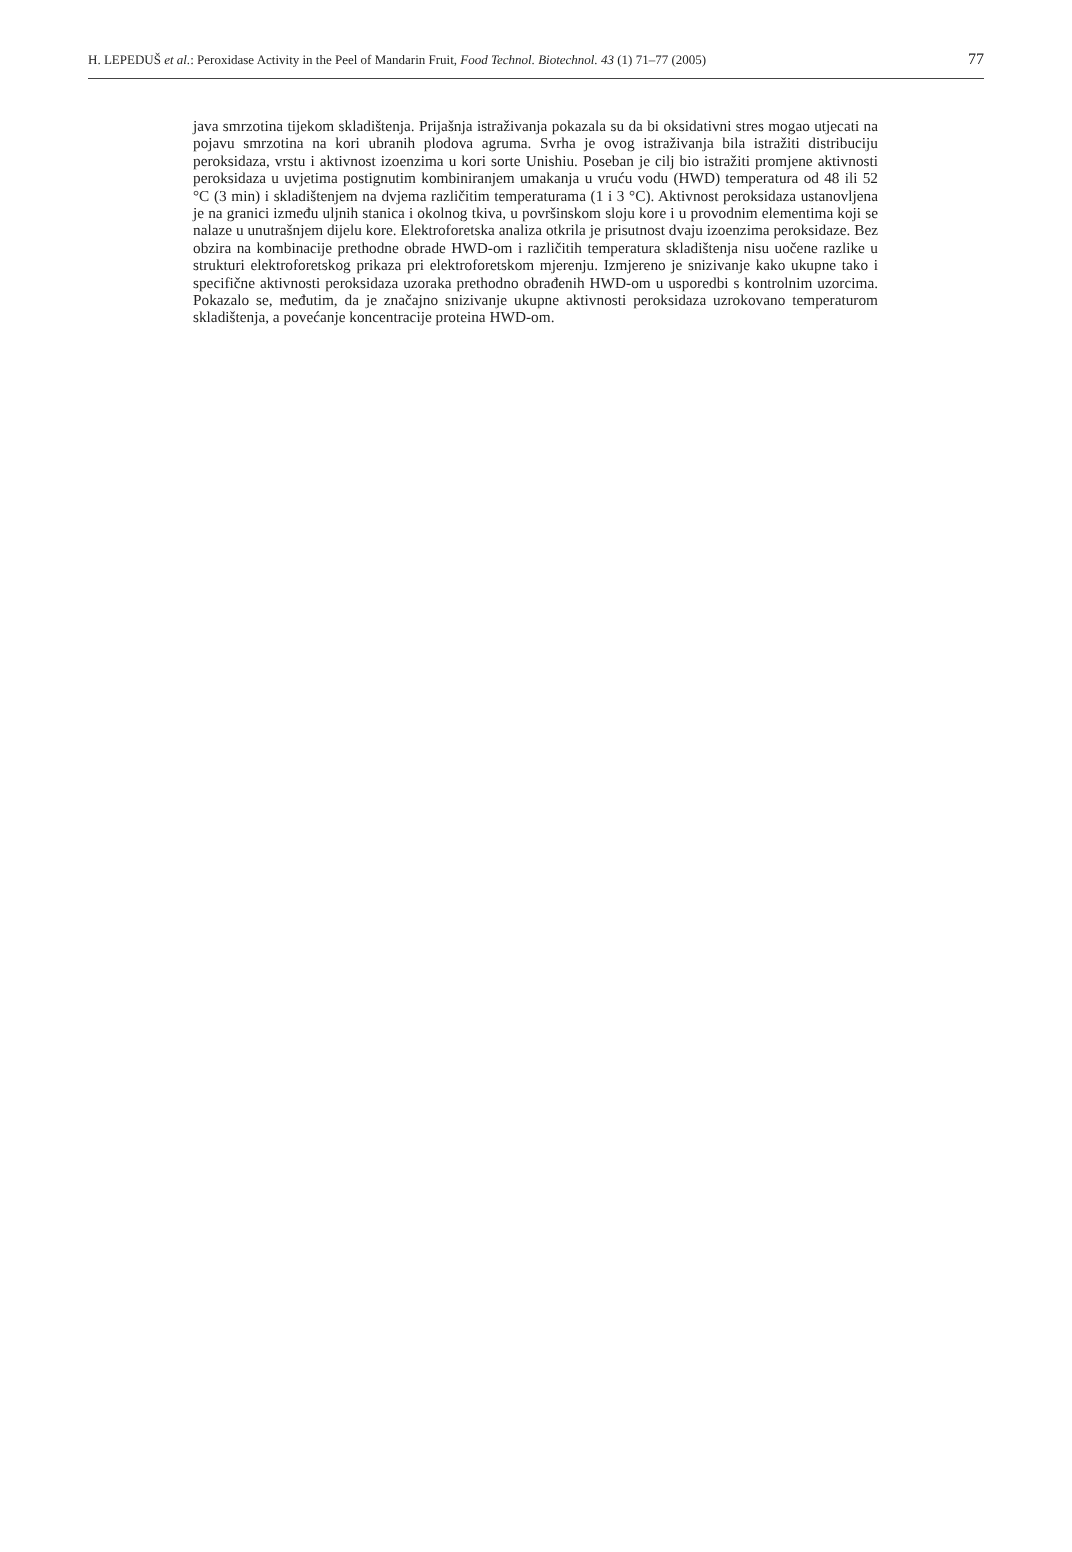H. LEPEDUŠ et al.: Peroxidase Activity in the Peel of Mandarin Fruit, Food Technol. Biotechnol. 43 (1) 71–77 (2005) 77
java smrzotina tijekom skladištenja. Prijašnja istraživanja pokazala su da bi oksidativni stres mogao utjecati na pojavu smrzotina na kori ubranih plodova agruma. Svrha je ovog istraživanja bila istražiti distribuciju peroksidaza, vrstu i aktivnost izoenzima u kori sorte Unishiu. Poseban je cilj bio istražiti promjene aktivnosti peroksidaza u uvjetima postignutim kombiniranjem umakanja u vruću vodu (HWD) temperatura od 48 ili 52 °C (3 min) i skladištenjem na dvjema različitim temperaturama (1 i 3 °C). Aktivnost peroksidaza ustanovljena je na granici između uljnih stanica i okolnog tkiva, u površinskom sloju kore i u provodnim elementima koji se nalaze u unutrašnjem dijelu kore. Elektroforetska analiza otkrila je prisutnost dvaju izoenzima peroksidaze. Bez obzira na kombinacije prethodne obrade HWD-om i različitih temperatura skladištenja nisu uočene razlike u strukturi elektroforetskog prikaza pri elektroforetskom mjerenju. Izmjereno je snizivanje kako ukupne tako i specifične aktivnosti peroksidaza uzoraka prethodno obrađenih HWD-om u usporedbi s kontrolnim uzorcima. Pokazalo se, međutim, da je značajno snizivanje ukupne aktivnosti peroksidaza uzrokovano temperaturom skladištenja, a povećanje koncentracije proteina HWD-om.